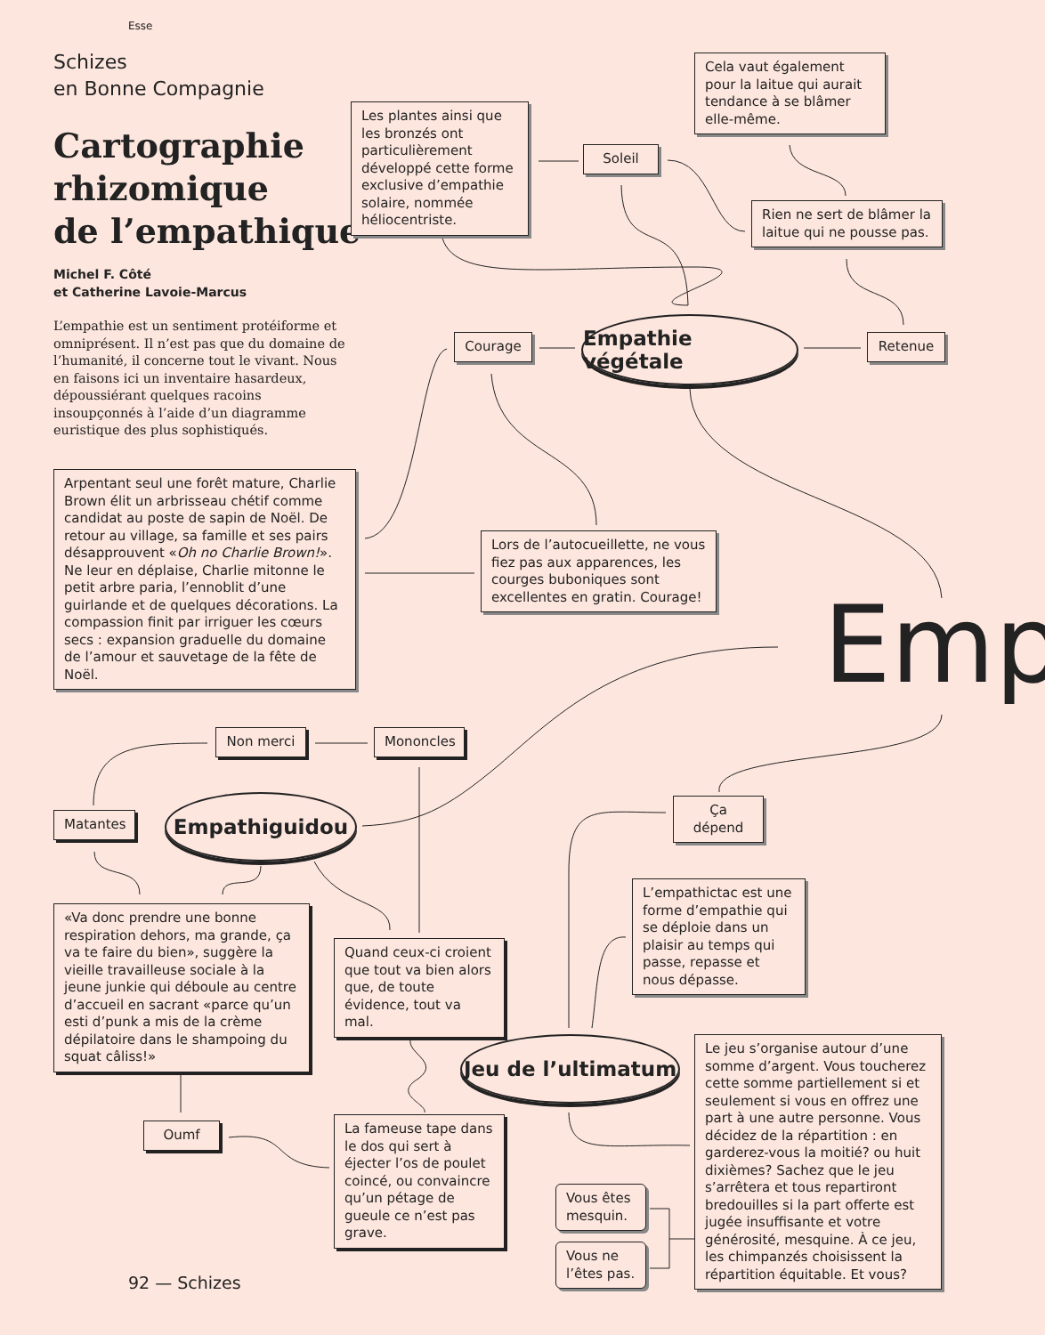Esse
Schizes
en Bonne Compagnie
Cartographie
rhizomique
de l’empathique
Michel F. Côté
et Catherine Lavoie-Marcus
L’empathie est un sentiment protéiforme et omniprésent. Il n’est pas que du domaine de l’humanité, il concerne tout le vivant. Nous en faisons ici un inventaire hasardeux, dépoussiérant quelques racoins insoupçonnés à l’aide d’un diagramme euristique des plus sophistiqués.
Les plantes ainsi que les bronzés ont particulièrement développé cette forme exclusive d’empathie solaire, nommée héliocentriste.
Soleil
Cela vaut également pour la laitue qui aurait tendance à se blâmer elle-même.
Rien ne sert de blâmer la laitue qui ne pousse pas.
Courage
Empathie végétale
Retenue
Arpentant seul une forêt mature, Charlie Brown élit un arbrisseau chétif comme candidat au poste de sapin de Noël. De retour au village, sa famille et ses pairs désapprouvent «Oh no Charlie Brown!». Ne leur en déplaise, Charlie mitonne le petit arbre paria, l’ennoblit d’une guirlande et de quelques décorations. La compassion finit par irriguer les cœurs secs : expansion graduelle du domaine de l’amour et sauvetage de la fête de Noël.
Lors de l’autocueillette, ne vous fiez pas aux apparences, les courges buboniques sont excellentes en gratin. Courage!
Emp
Non merci Mononcles
Matantes
Empathiguidou Ça dépend
L’empathictac est une forme d’empathie qui se déploie dans un plaisir au temps qui passe, repasse et nous dépasse.
«Va donc prendre une bonne respiration dehors, ma grande, ça va te faire du bien», suggère la vieille travailleuse sociale à la jeune junkie qui déboule au centre d’accueil en sacrant «parce qu’un esti d’punk a mis de la crème dépilatoire dans le shampoing du squat câliss!»
Quand ceux-ci croient que tout va bien alors que, de toute évidence, tout va mal.
Jeu de l’ultimatum
Le jeu s’organise autour d’une somme d’argent. Vous toucherez cette somme partiellement si et seulement si vous en offrez une part à une autre personne. Vous décidez de la répartition : en garderez-vous la moitié? ou huit dixièmes? Sachez que le jeu s’arrêtera et tous repartiront bredouilles si la part offerte est jugée insuffisante et votre générosité, mesquine. À ce jeu, les chimpanzés choisissent la répartition équitable. Et vous?
Oumf
La fameuse tape dans le dos qui sert à éjecter l’os de poulet coincé, ou convaincre qu’un pétage de gueule ce n’est pas grave.
Vous êtes mesquin.
Vous ne l’êtes pas.
92 — Schizes